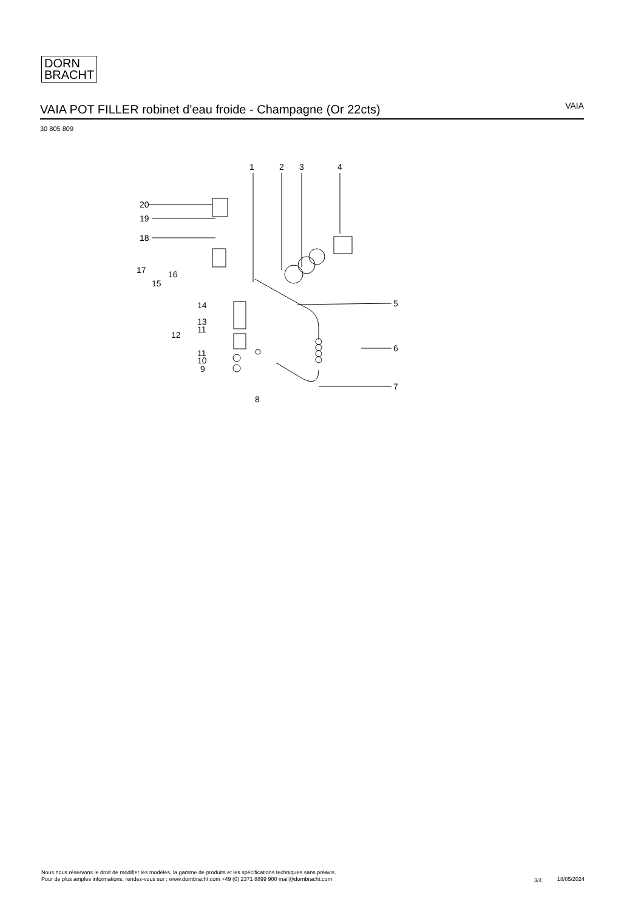DORN
BRACHT
VAIA POT FILLER robinet d’eau froide - Champagne (Or 22cts)
VAIA
30 805 809
1
2
3
4
20
19
18
17
16
15
14
13
11
12
11
10
9
5
6
7
8
Nous nous réservons le droit de modifier les modèles, la gamme de produits et les spécifications techniques sans préavis.
Pour de plus amples informations, rendez-vous sur : www.dornbracht.com +49 (0) 2371 8899 900 mail@dornbracht.com
3/4 18/05/2024